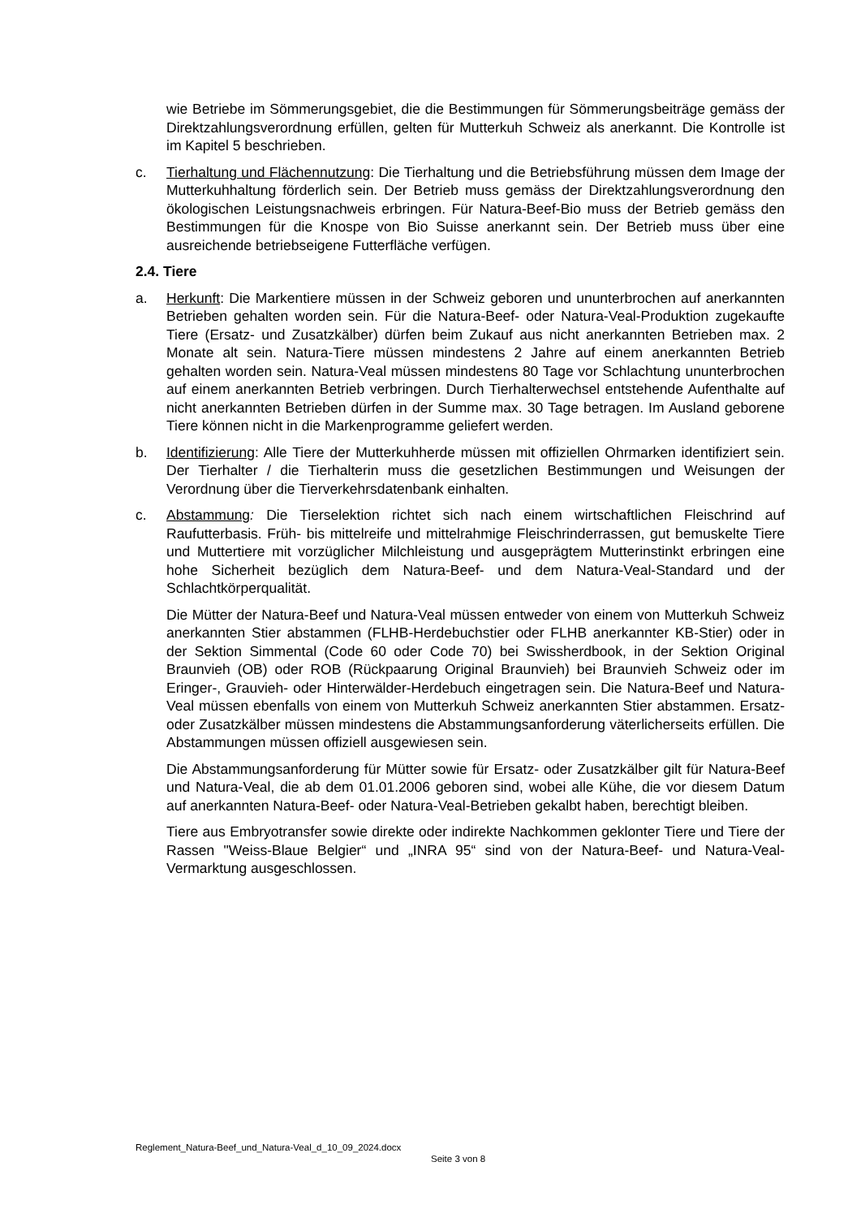wie Betriebe im Sömmerungsgebiet, die die Bestimmungen für Sömmerungsbeiträge gemäss der Direktzahlungsverordnung erfüllen, gelten für Mutterkuh Schweiz als anerkannt. Die Kontrolle ist im Kapitel 5 beschrieben.
c. Tierhaltung und Flächennutzung: Die Tierhaltung und die Betriebsführung müssen dem Image der Mutterkuhhaltung förderlich sein. Der Betrieb muss gemäss der Direktzahlungsverordnung den ökologischen Leistungsnachweis erbringen. Für Natura-Beef-Bio muss der Betrieb gemäss den Bestimmungen für die Knospe von Bio Suisse anerkannt sein. Der Betrieb muss über eine ausreichende betriebseigene Futterfläche verfügen.
2.4. Tiere
a. Herkunft: Die Markentiere müssen in der Schweiz geboren und ununterbrochen auf anerkannten Betrieben gehalten worden sein. Für die Natura-Beef- oder Natura-Veal-Produktion zugekaufte Tiere (Ersatz- und Zusatzkälber) dürfen beim Zukauf aus nicht anerkannten Betrieben max. 2 Monate alt sein. Natura-Tiere müssen mindestens 2 Jahre auf einem anerkannten Betrieb gehalten worden sein. Natura-Veal müssen mindestens 80 Tage vor Schlachtung ununterbrochen auf einem anerkannten Betrieb verbringen. Durch Tierhalterwechsel entstehende Aufenthalte auf nicht anerkannten Betrieben dürfen in der Summe max. 30 Tage betragen. Im Ausland geborene Tiere können nicht in die Markenprogramme geliefert werden.
b. Identifizierung: Alle Tiere der Mutterkuhherde müssen mit offiziellen Ohrmarken identifiziert sein. Der Tierhalter / die Tierhalterin muss die gesetzlichen Bestimmungen und Weisungen der Verordnung über die Tierverkehrsdatenbank einhalten.
c. Abstammung: Die Tierselektion richtet sich nach einem wirtschaftlichen Fleischrind auf Raufutterbasis. Früh- bis mittelreife und mittelrahmige Fleischrinderrassen, gut bemuskelte Tiere und Muttertiere mit vorzüglicher Milchleistung und ausgeprägtem Mutterinstinkt erbringen eine hohe Sicherheit bezüglich dem Natura-Beef- und dem Natura-Veal-Standard und der Schlachtkörperqualität.
Die Mütter der Natura-Beef und Natura-Veal müssen entweder von einem von Mutterkuh Schweiz anerkannten Stier abstammen (FLHB-Herdebuchstier oder FLHB anerkannter KB-Stier) oder in der Sektion Simmental (Code 60 oder Code 70) bei Swissherdbook, in der Sektion Original Braunvieh (OB) oder ROB (Rückpaarung Original Braunvieh) bei Braunvieh Schweiz oder im Eringer-, Grauvieh- oder Hinterwälder-Herdebuch eingetragen sein. Die Natura-Beef und Natura-Veal müssen ebenfalls von einem von Mutterkuh Schweiz anerkannten Stier abstammen. Ersatz- oder Zusatzkälber müssen mindestens die Abstammungsanforderung väterlicherseits erfüllen. Die Abstammungen müssen offiziell ausgewiesen sein.
Die Abstammungsanforderung für Mütter sowie für Ersatz- oder Zusatzkälber gilt für Natura-Beef und Natura-Veal, die ab dem 01.01.2006 geboren sind, wobei alle Kühe, die vor diesem Datum auf anerkannten Natura-Beef- oder Natura-Veal-Betrieben gekalbt haben, berechtigt bleiben.
Tiere aus Embryotransfer sowie direkte oder indirekte Nachkommen geklonter Tiere und Tiere der Rassen "Weiss-Blaue Belgier“ und „INRA 95“ sind von der Natura-Beef- und Natura-Veal-Vermarktung ausgeschlossen.
Reglement_Natura-Beef_und_Natura-Veal_d_10_09_2024.docx
Seite 3 von 8